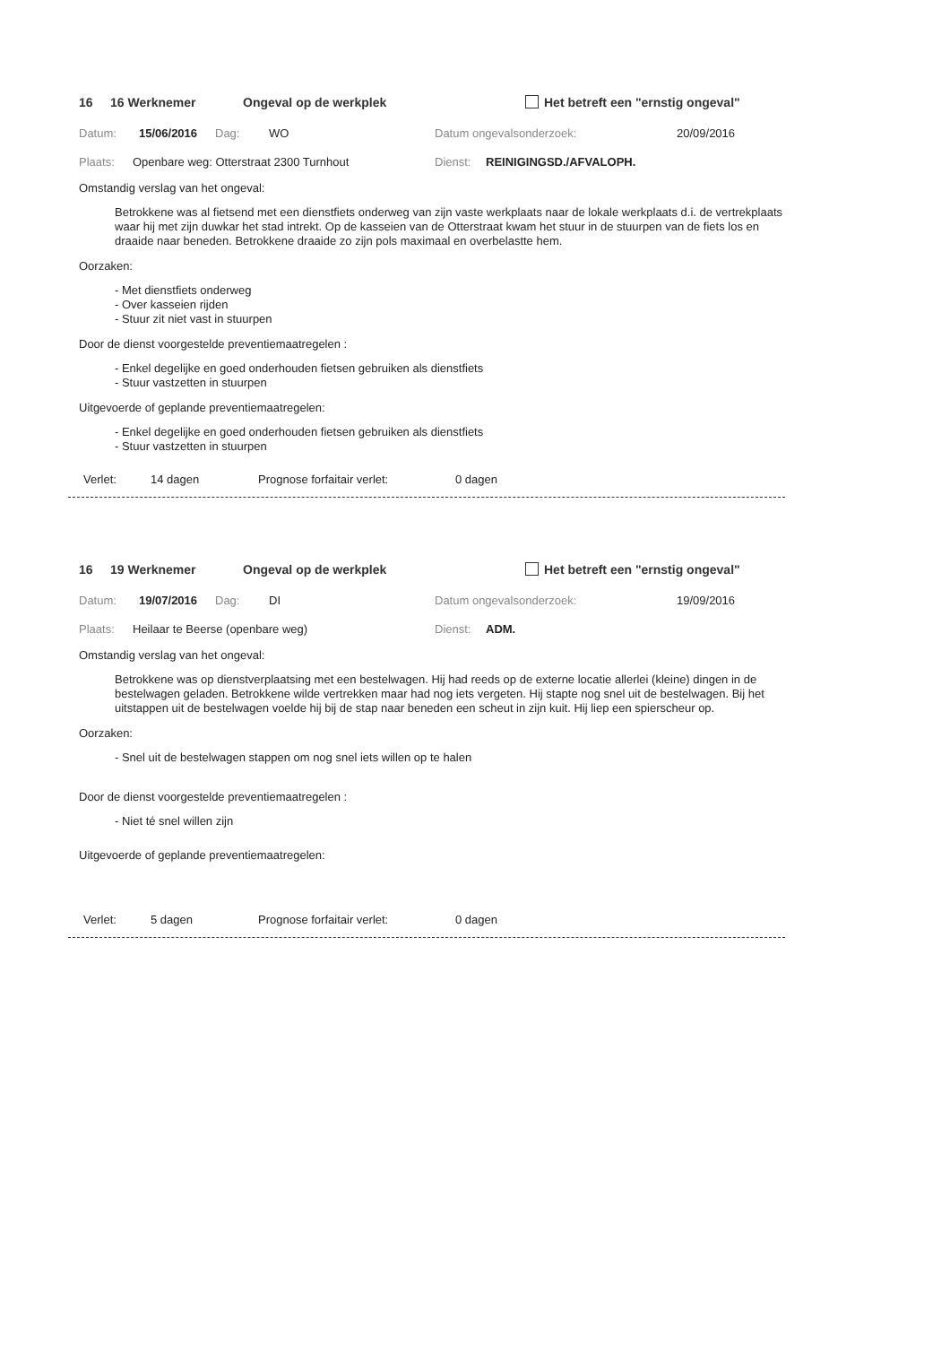16 16 Werknemer Ongeval op de werkplek Het betreft een "ernstig ongeval"
Datum: 15/06/2016 Dag: WO Datum ongevalsonderzoek: 20/09/2016
Plaats: Openbare weg: Otterstraat 2300 Turnhout Dienst: REINIGINGSD./AFVALOPH.
Omstandig verslag van het ongeval:
Betrokkene was al fietsend met een dienstfiets onderweg van zijn vaste werkplaats naar de lokale werkplaats d.i. de vertrekplaats waar hij met zijn duwkar het stad intrekt. Op de kasseien van de Otterstraat kwam het stuur in de stuurpen van de fiets los en draaide naar beneden. Betrokkene draaide zo zijn pols maximaal en overbelastte hem.
Oorzaken:
- Met dienstfiets onderweg
- Over kasseien rijden
- Stuur zit niet vast in stuurpen
Door de dienst voorgestelde preventiemaatregelen :
- Enkel degelijke en goed onderhouden fietsen gebruiken als dienstfiets
- Stuur vastzetten in stuurpen
Uitgevoerde of geplande preventiemaatregelen:
- Enkel degelijke en goed onderhouden fietsen gebruiken als dienstfiets
- Stuur vastzetten in stuurpen
Verlet: 14 dagen Prognose forfaitair verlet: 0 dagen
16 19 Werknemer Ongeval op de werkplek Het betreft een "ernstig ongeval"
Datum: 19/07/2016 Dag: DI Datum ongevalsonderzoek: 19/09/2016
Plaats: Heilaar te Beerse (openbare weg) Dienst: ADM.
Omstandig verslag van het ongeval:
Betrokkene was op dienstverplaatsing met een bestelwagen. Hij had reeds op de externe locatie allerlei (kleine) dingen in de bestelwagen geladen. Betrokkene wilde vertrekken maar had nog iets vergeten. Hij stapte nog snel uit de bestelwagen. Bij het uitstappen uit de bestelwagen voelde hij bij de stap naar beneden een scheut in zijn kuit. Hij liep een spierscheur op.
Oorzaken:
- Snel uit de bestelwagen stappen om nog snel iets willen op te halen
Door de dienst voorgestelde preventiemaatregelen :
- Niet té snel willen zijn
Uitgevoerde of geplande preventiemaatregelen:
Verlet: 5 dagen Prognose forfaitair verlet: 0 dagen